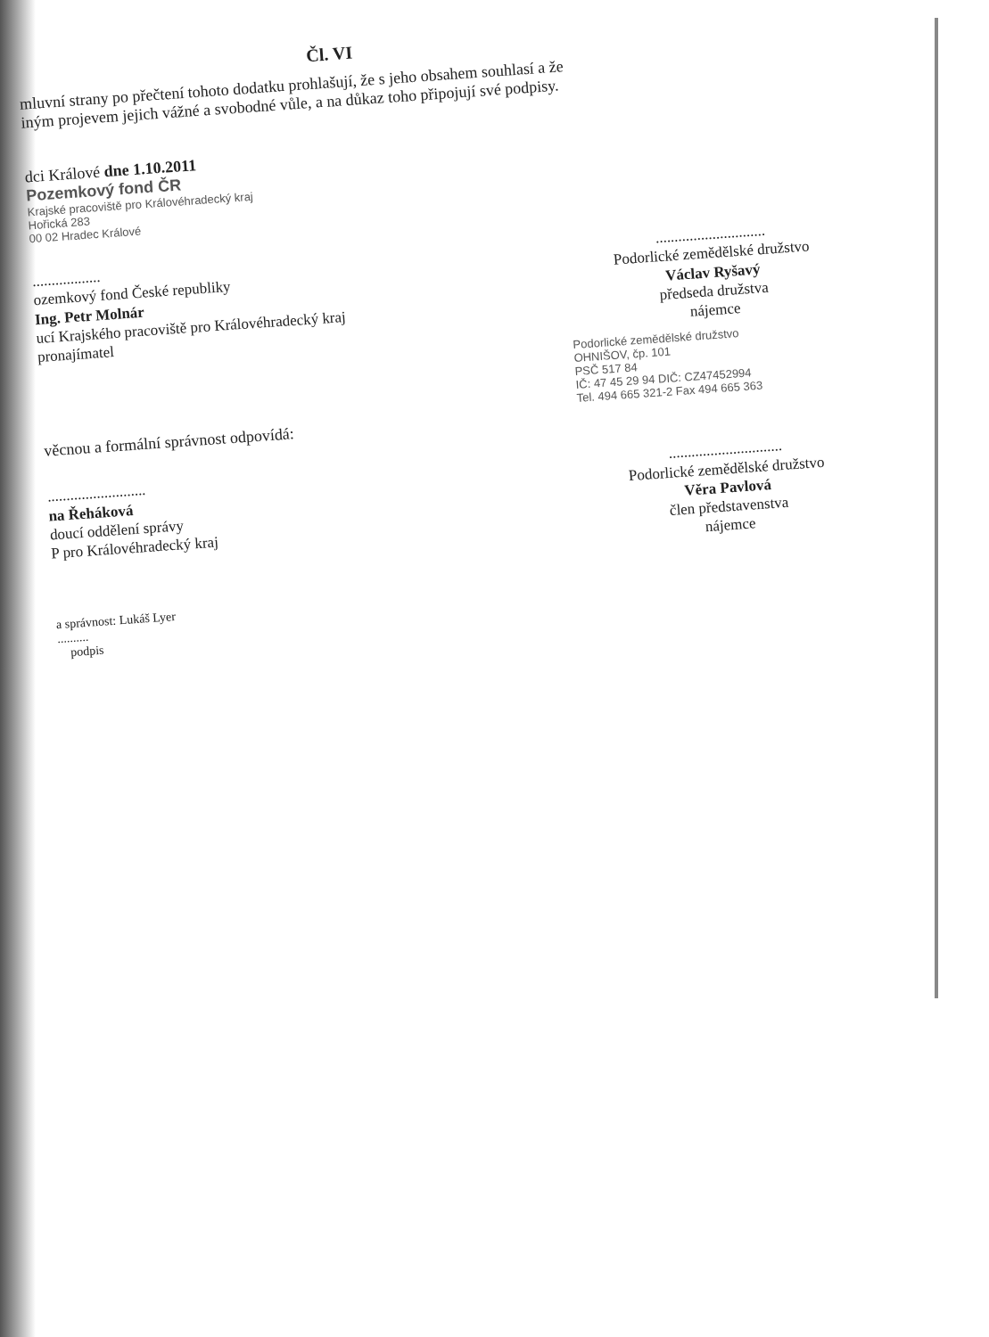Čl. VI
mluvní strany po přečtení tohoto dodatku prohlašují, že s jeho obsahem souhlasí a že
iným projevem jejich vážné a svobodné vůle, a na důkaz toho připojují své podpisy.
dci Králové dne 1.10.2011
Pozemkový fond ČR
Krajské pracoviště pro Královéhradecký kraj
Hořická 283
00 02 Hradec Králové
..................
ozemkový fond České republiky
Ing. Petr Molnár
ucí Krajského pracoviště pro Královéhradecký kraj
pronajímatel
.............................
Podorlické zemědělské družstvo
Václav Ryšavý
předseda družstva
nájemce
Podorlické zemědělské družstvo
OHNIŠOV, čp. 101
PSČ 517 84
IČ: 47 45 29 94 DIČ: CZ47452994
Tel. 494 665 321-2 Fax 494 665 363
věcnou a formální správnost odpovídá:
..........................
na Řeháková
doucí oddělení správy
P pro Královéhradecký kraj
..............................
Podorlické zemědělské družstvo
Věra Pavlová
člen představenstva
nájemce
a správnost: Lukáš Lyer
..........
podpis